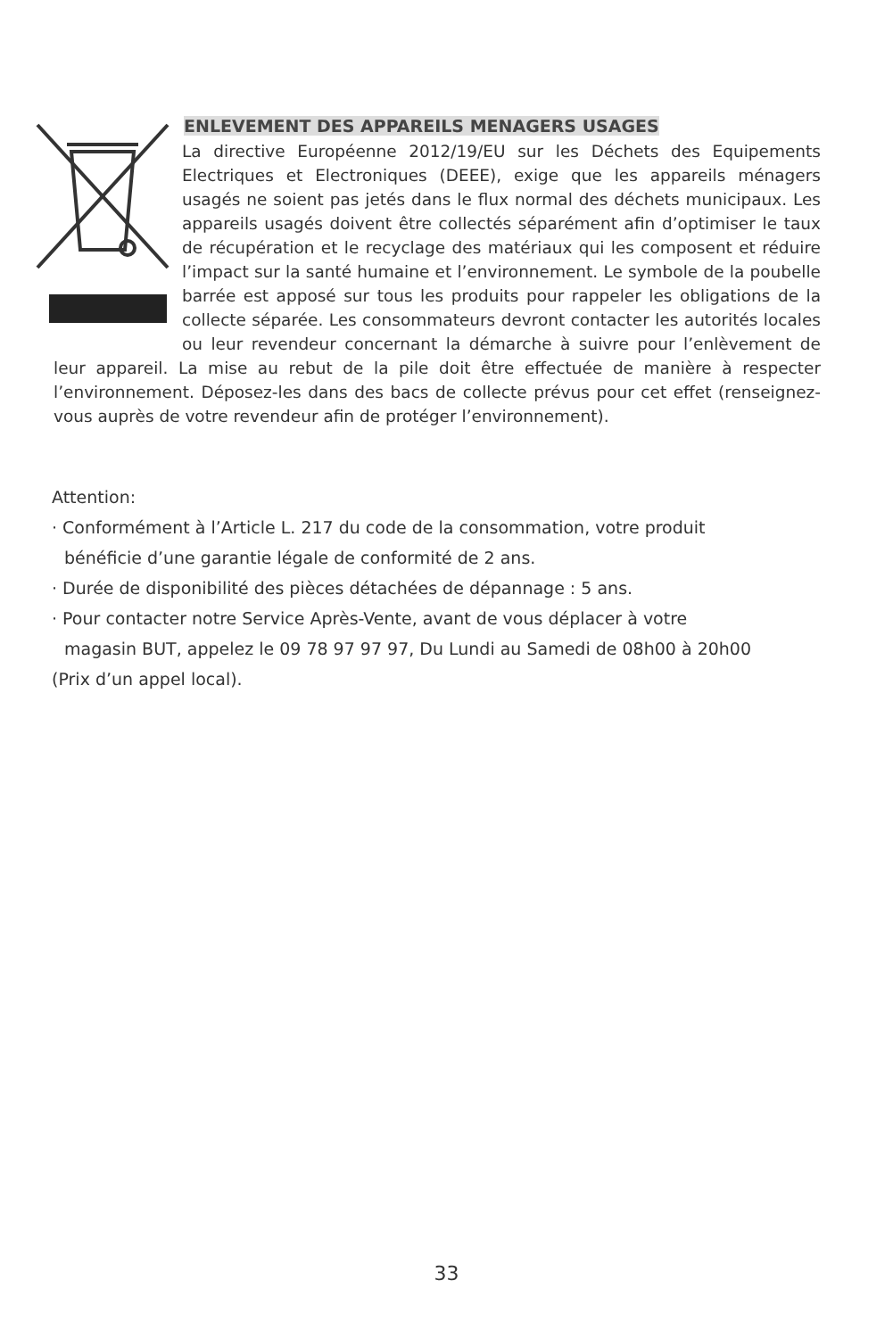ENLEVEMENT DES APPAREILS MENAGERS USAGES
La directive Européenne 2012/19/EU sur les Déchets des Equipements Electriques et Electroniques (DEEE), exige que les appareils ménagers usagés ne soient pas jetés dans le flux normal des déchets municipaux. Les appareils usagés doivent être collectés séparément afin d’optimiser le taux de récupération et le recyclage des matériaux qui les composent et réduire l’impact sur la santé humaine et l’environnement. Le symbole de la poubelle barrée est apposé sur tous les produits pour rappeler les obligations de la collecte séparée. Les consommateurs devront contacter les autorités locales ou leur revendeur concernant la démarche à suivre pour l’enlèvement de leur appareil. La mise au rebut de la pile doit être effectuée de manière à respecter l’environnement. Déposez-les dans des bacs de collecte prévus pour cet effet (renseignez-vous auprès de votre revendeur afin de protéger l’environnement).
Attention:
· Conformément à l’Article L. 217 du code de la consommation, votre produit
bénéficie d’une garantie légale de conformité de 2 ans.
· Durée de disponibilité des pièces détachées de dépannage : 5 ans.
· Pour contacter notre Service Après-Vente, avant de vous déplacer à votre
magasin BUT, appelez le 09 78 97 97 97, Du Lundi au Samedi de 08h00 à 20h00
(Prix d’un appel local).
33